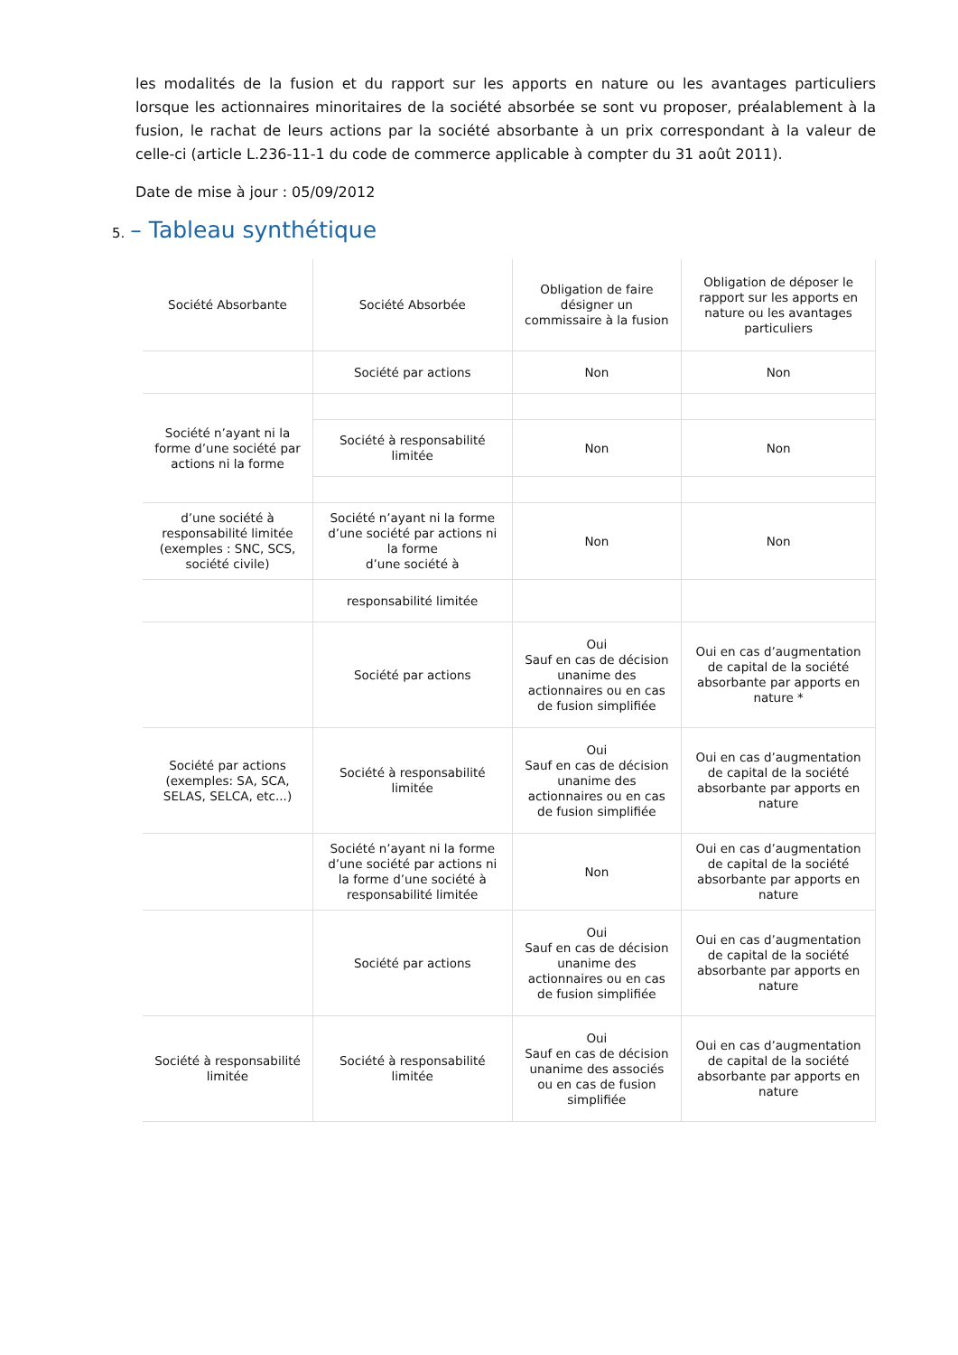les modalités de la fusion et du rapport sur les apports en nature ou les avantages particuliers lorsque les actionnaires minoritaires de la société absorbée se sont vu proposer, préalablement à la fusion, le rachat de leurs actions par la société absorbante à un prix correspondant à la valeur de celle-ci (article L.236-11-1 du code de commerce applicable à compter du 31 août 2011).
Date de mise à jour : 05/09/2012
5. – Tableau synthétique
| Société Absorbante | Société Absorbée | Obligation de faire désigner un commissaire à la fusion | Obligation de déposer le rapport sur les apports en nature ou les avantages particuliers |
| | Société par actions | Non | Non |
| Société n’ayant ni la forme d’une société par actions ni la forme | | | |
| | Société à responsabilité limitée | Non | Non |
| d’une société à responsabilité limitée (exemples : SNC, SCS, société civile) | Société n’ayant ni la forme d’une société par actions ni la forme d’une société à | Non | Non |
| | responsabilité limitée | | |
| | Société par actions | Oui Sauf en cas de décision unanime des actionnaires ou en cas de fusion simplifiée | Oui en cas d’augmentation de capital de la société absorbante par apports en nature * |
| Société par actions (exemples: SA, SCA, SELAS, SELCA, etc...) | Société à responsabilité limitée | Oui Sauf en cas de décision unanime des actionnaires ou en cas de fusion simplifiée | Oui en cas d’augmentation de capital de la société absorbante par apports en nature |
| | Société n’ayant ni la forme d’une société par actions ni la forme d’une société à responsabilité limitée | Non | Oui en cas d’augmentation de capital de la société absorbante par apports en nature |
| | Société par actions | Oui Sauf en cas de décision unanime des actionnaires ou en cas de fusion simplifiée | Oui en cas d’augmentation de capital de la société absorbante par apports en nature |
| Société à responsabilité limitée | Société à responsabilité limitée | Oui Sauf en cas de décision unanime des associés ou en cas de fusion simplifiée | Oui en cas d’augmentation de capital de la société absorbante par apports en nature |